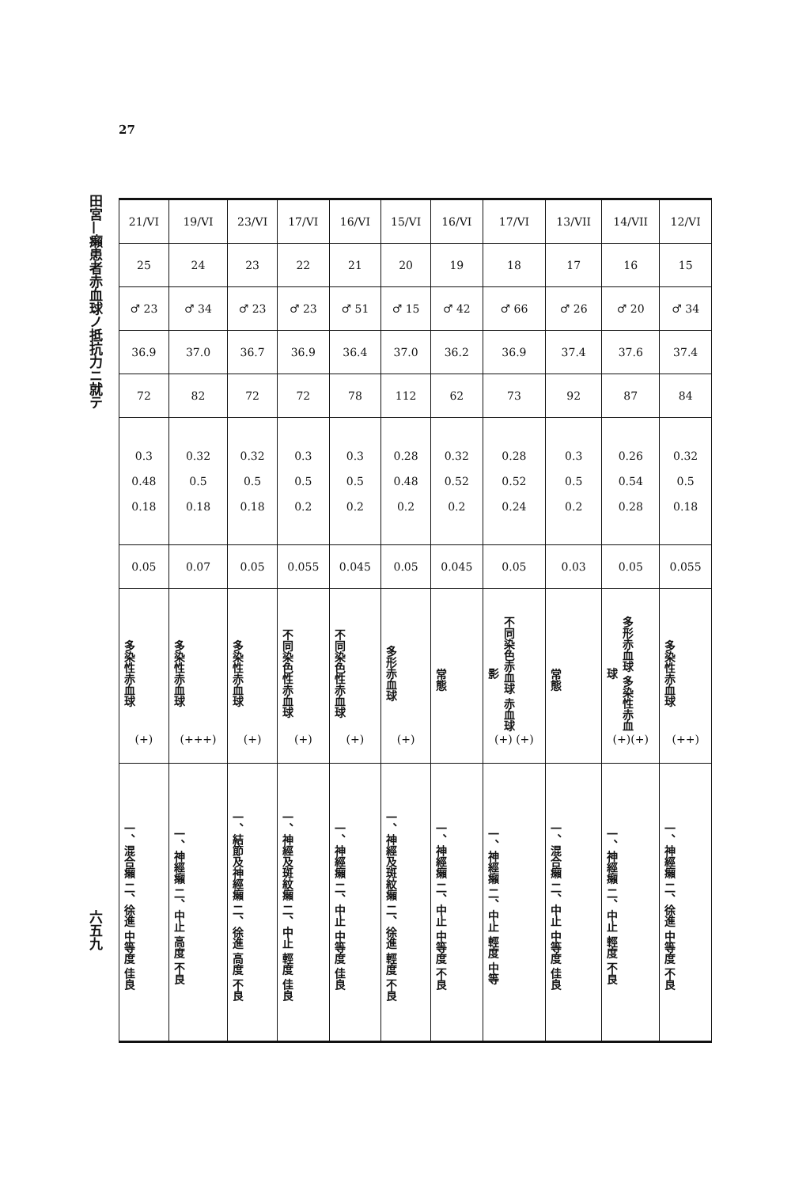27
田宮—癩患者赤血球ノ抵抗力ニ就テ
六五九
| 21/VI | 19/VI | 23/VI | 17/VI | 16/VI | 15/VI | 16/VI | 17/VI | 13/VII | 14/VII | 12/VI |
| 25 | 24 | 23 | 22 | 21 | 20 | 19 | 18 | 17 | 16 | 15 |
| ♂ 23 | ♂ 34 | ♂ 23 | ♂ 23 | ♂ 51 | ♂ 15 | ♂ 42 | ♂ 66 | ♂ 26 | ♂ 20 | ♂ 34 |
| 36.9 | 37.0 | 36.7 | 36.9 | 36.4 | 37.0 | 36.2 | 36.9 | 37.4 | 37.6 | 37.4 |
| 72 | 82 | 72 | 72 | 78 | 112 | 62 | 73 | 92 | 87 | 84 |
| 0.3 0.48 0.18 | 0.32 0.5 0.18 | 0.32 0.5 0.18 | 0.3 0.5 0.2 | 0.3 0.5 0.2 | 0.28 0.48 0.2 | 0.32 0.52 0.2 | 0.28 0.52 0.24 | 0.3 0.5 0.2 | 0.26 0.54 0.28 | 0.32 0.5 0.18 |
| 0.05 | 0.07 | 0.05 | 0.055 | 0.045 | 0.05 | 0.045 | 0.05 | 0.03 | 0.05 | 0.055 |
| 多染性赤血球 (+) | 多染性赤血球 (+++) | 多染性赤血球 (+) | 不同染色性赤血球 (+) | 不同染色性赤血球 (+) | 多形赤血球 (+) | 常態 | 不同染色赤血球 赤血球影 (+) (+) | 常態 | 多形赤血球 多染性赤血球 (+)(+) | 多染性赤血球 (++) |
| 一、混合癩 二、徐進 中等度 佳良 | 一、神經癩 二、中止 高度 不良 | 一、結節及神經癩 二、徐進 高度 不良 | 一、神經及斑紋癩 二、中止 輕度 佳良 | 一、神經癩 二、中止 中等度 佳良 | 一、神經及斑紋癩 二、徐進 輕度 不良 | 一、神經癩 二、中止 中等度 不良 | 一、神經癩 二、中止 輕度 中等 | 一、混合癩 二、中止 中等度 佳良 | 一、神經癩 二、中止 輕度 不良 | 一、神經癩 二、徐進 中等度 不良 |